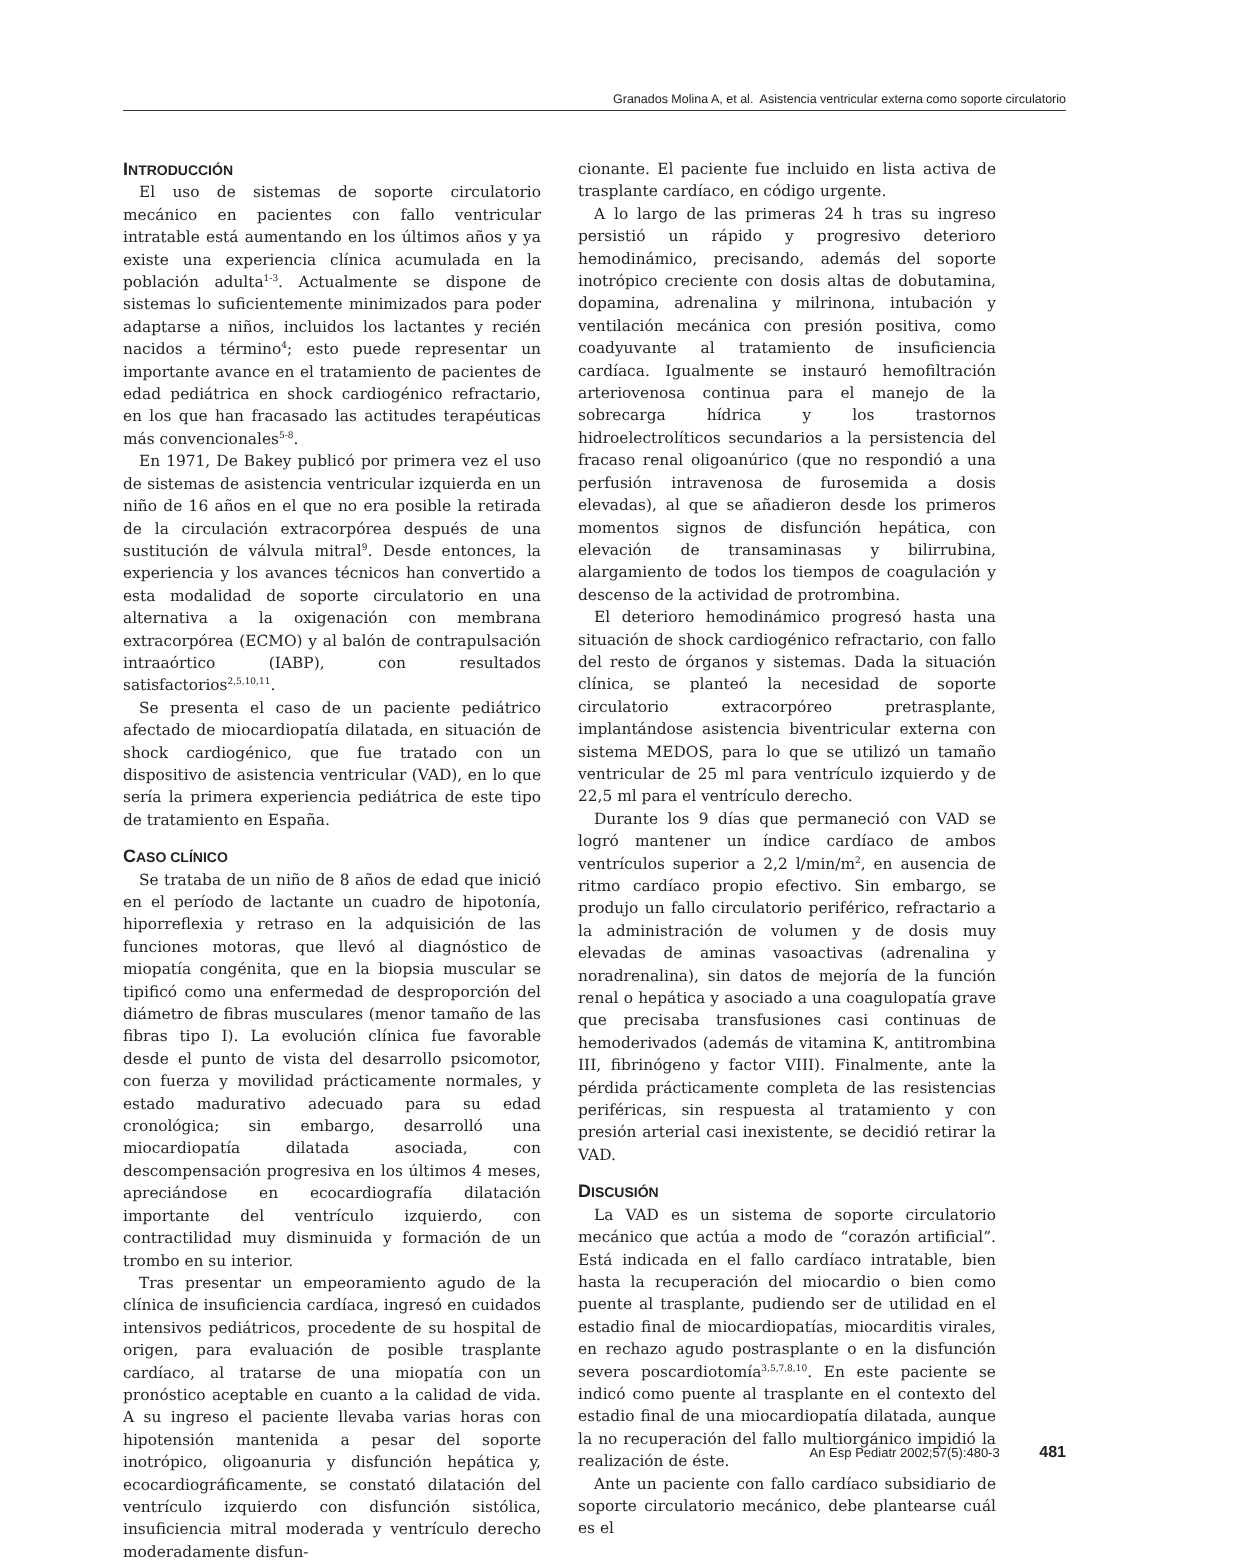Granados Molina A, et al. Asistencia ventricular externa como soporte circulatorio
INTRODUCCIÓN
El uso de sistemas de soporte circulatorio mecánico en pacientes con fallo ventricular intratable está aumentando en los últimos años y ya existe una experiencia clínica acumulada en la población adulta<sup>1-3</sup>. Actualmente se dispone de sistemas lo suficientemente minimizados para poder adaptarse a niños, incluidos los lactantes y recién nacidos a término<sup>4</sup>; esto puede representar un importante avance en el tratamiento de pacientes de edad pediátrica en shock cardiogénico refractario, en los que han fracasado las actitudes terapéuticas más convencionales<sup>5-8</sup>.
En 1971, De Bakey publicó por primera vez el uso de sistemas de asistencia ventricular izquierda en un niño de 16 años en el que no era posible la retirada de la circulación extracorpórea después de una sustitución de válvula mitral<sup>9</sup>. Desde entonces, la experiencia y los avances técnicos han convertido a esta modalidad de soporte circulatorio en una alternativa a la oxigenación con membrana extracorpórea (ECMO) y al balón de contrapulsación intraaórtico (IABP), con resultados satisfactorios<sup>2,5,10,11</sup>.
Se presenta el caso de un paciente pediátrico afectado de miocardiopatía dilatada, en situación de shock cardiogénico, que fue tratado con un dispositivo de asistencia ventricular (VAD), en lo que sería la primera experiencia pediátrica de este tipo de tratamiento en España.
CASO CLÍNICO
Se trataba de un niño de 8 años de edad que inició en el período de lactante un cuadro de hipotonía, hiporreflexia y retraso en la adquisición de las funciones motoras, que llevó al diagnóstico de miopatía congénita, que en la biopsia muscular se tipificó como una enfermedad de desproporción del diámetro de fibras musculares (menor tamaño de las fibras tipo I). La evolución clínica fue favorable desde el punto de vista del desarrollo psicomotor, con fuerza y movilidad prácticamente normales, y estado madurativo adecuado para su edad cronológica; sin embargo, desarrolló una miocardiopatía dilatada asociada, con descompensación progresiva en los últimos 4 meses, apreciándose en ecocardiografía dilatación importante del ventrículo izquierdo, con contractilidad muy disminuida y formación de un trombo en su interior.
Tras presentar un empeoramiento agudo de la clínica de insuficiencia cardíaca, ingresó en cuidados intensivos pediátricos, procedente de su hospital de origen, para evaluación de posible trasplante cardíaco, al tratarse de una miopatía con un pronóstico aceptable en cuanto a la calidad de vida. A su ingreso el paciente llevaba varias horas con hipotensión mantenida a pesar del soporte inotrópico, oligoanuria y disfunción hepática y, ecocardiográficamente, se constató dilatación del ventrículo izquierdo con disfunción sistólica, insuficiencia mitral moderada y ventrículo derecho moderadamente disfun-
cionante. El paciente fue incluido en lista activa de trasplante cardíaco, en código urgente.
A lo largo de las primeras 24 h tras su ingreso persistió un rápido y progresivo deterioro hemodinámico, precisando, además del soporte inotrópico creciente con dosis altas de dobutamina, dopamina, adrenalina y milrinona, intubación y ventilación mecánica con presión positiva, como coadyuvante al tratamiento de insuficiencia cardíaca. Igualmente se instauró hemofiltración arteriovenosa continua para el manejo de la sobrecarga hídrica y los trastornos hidroelectrolíticos secundarios a la persistencia del fracaso renal oligoanúrico (que no respondió a una perfusión intravenosa de furosemida a dosis elevadas), al que se añadieron desde los primeros momentos signos de disfunción hepática, con elevación de transaminasas y bilirrubina, alargamiento de todos los tiempos de coagulación y descenso de la actividad de protrombina.
El deterioro hemodinámico progresó hasta una situación de shock cardiogénico refractario, con fallo del resto de órganos y sistemas. Dada la situación clínica, se planteó la necesidad de soporte circulatorio extracorpóreo pretrasplante, implantándose asistencia biventricular externa con sistema MEDOS, para lo que se utilizó un tamaño ventricular de 25 ml para ventrículo izquierdo y de 22,5 ml para el ventrículo derecho.
Durante los 9 días que permaneció con VAD se logró mantener un índice cardíaco de ambos ventrículos superior a 2,2 l/min/m<sup>2</sup>, en ausencia de ritmo cardíaco propio efectivo. Sin embargo, se produjo un fallo circulatorio periférico, refractario a la administración de volumen y de dosis muy elevadas de aminas vasoactivas (adrenalina y noradrenalina), sin datos de mejoría de la función renal o hepática y asociado a una coagulopatía grave que precisaba transfusiones casi continuas de hemoderivados (además de vitamina K, antitrombina III, fibrinógeno y factor VIII). Finalmente, ante la pérdida prácticamente completa de las resistencias periféricas, sin respuesta al tratamiento y con presión arterial casi inexistente, se decidió retirar la VAD.
DISCUSIÓN
La VAD es un sistema de soporte circulatorio mecánico que actúa a modo de “corazón artificial”. Está indicada en el fallo cardíaco intratable, bien hasta la recuperación del miocardio o bien como puente al trasplante, pudiendo ser de utilidad en el estadio final de miocardiopatías, miocarditis virales, en rechazo agudo postrasplante o en la disfunción severa poscardiotomía<sup>3,5,7,8,10</sup>. En este paciente se indicó como puente al trasplante en el contexto del estadio final de una miocardiopatía dilatada, aunque la no recuperación del fallo multiorgánico impidió la realización de éste.
Ante un paciente con fallo cardíaco subsidiario de soporte circulatorio mecánico, debe plantearse cuál es el
An Esp Pediatr 2002;57(5):480-3 481